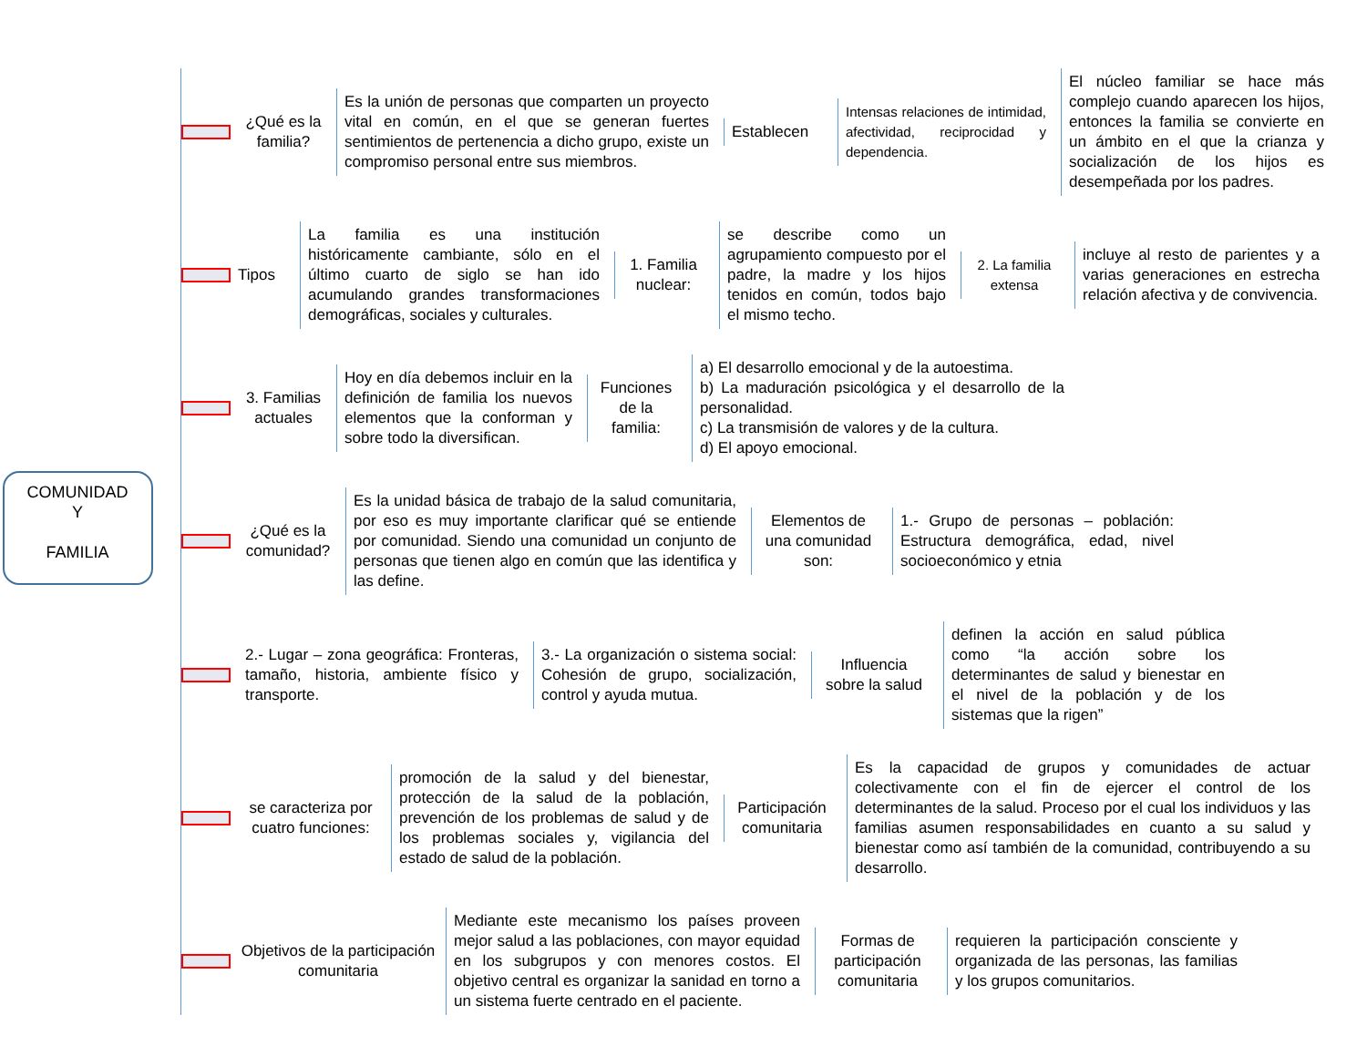COMUNIDAD
Y
FAMILIA
¿Qué es la familia?
Es la unión de personas que comparten un proyecto vital en común, en el que se generan fuertes sentimientos de pertenencia a dicho grupo, existe un compromiso personal entre sus miembros.
Establecen
Intensas relaciones de intimidad, afectividad, reciprocidad y dependencia.
El núcleo familiar se hace más complejo cuando aparecen los hijos, entonces la familia se convierte en un ámbito en el que la crianza y socialización de los hijos es desempeñada por los padres.
Tipos
La familia es una institución históricamente cambiante, sólo en el último cuarto de siglo se han ido acumulando grandes transformaciones demográficas, sociales y culturales.
1. Familia nuclear:
se describe como un agrupamiento compuesto por el padre, la madre y los hijos tenidos en común, todos bajo el mismo techo.
2. La familia extensa
incluye al resto de parientes y a varias generaciones en estrecha relación afectiva y de convivencia.
3. Familias actuales
Hoy en día debemos incluir en la definición de familia los nuevos elementos que la conforman y sobre todo la diversifican.
Funciones de la familia:
a) El desarrollo emocional y de la autoestima.
b) La maduración psicológica y el desarrollo de la personalidad.
c) La transmisión de valores y de la cultura.
d) El apoyo emocional.
¿Qué es la comunidad?
Es la unidad básica de trabajo de la salud comunitaria, por eso es muy importante clarificar qué se entiende por comunidad. Siendo una comunidad un conjunto de personas que tienen algo en común que las identifica y las define.
Elementos de una comunidad son:
1.- Grupo de personas – población: Estructura demográfica, edad, nivel socioeconómico y etnia
2.- Lugar – zona geográfica: Fronteras, tamaño, historia, ambiente físico y transporte.
3.- La organización o sistema social: Cohesión de grupo, socialización, control y ayuda mutua.
Influencia sobre la salud
definen la acción en salud pública como “la acción sobre los determinantes de salud y bienestar en el nivel de la población y de los sistemas que la rigen”
se caracteriza por cuatro funciones:
promoción de la salud y del bienestar, protección de la salud de la población, prevención de los problemas de salud y de los problemas sociales y, vigilancia del estado de salud de la población.
Participación comunitaria
Es la capacidad de grupos y comunidades de actuar colectivamente con el fin de ejercer el control de los determinantes de la salud. Proceso por el cual los individuos y las familias asumen responsabilidades en cuanto a su salud y bienestar como así también de la comunidad, contribuyendo a su desarrollo.
Objetivos de la participación comunitaria
Mediante este mecanismo los países proveen mejor salud a las poblaciones, con mayor equidad en los subgrupos y con menores costos. El objetivo central es organizar la sanidad en torno a un sistema fuerte centrado en el paciente.
Formas de participación comunitaria
requieren la participación consciente y organizada de las personas, las familias y los grupos comunitarios.